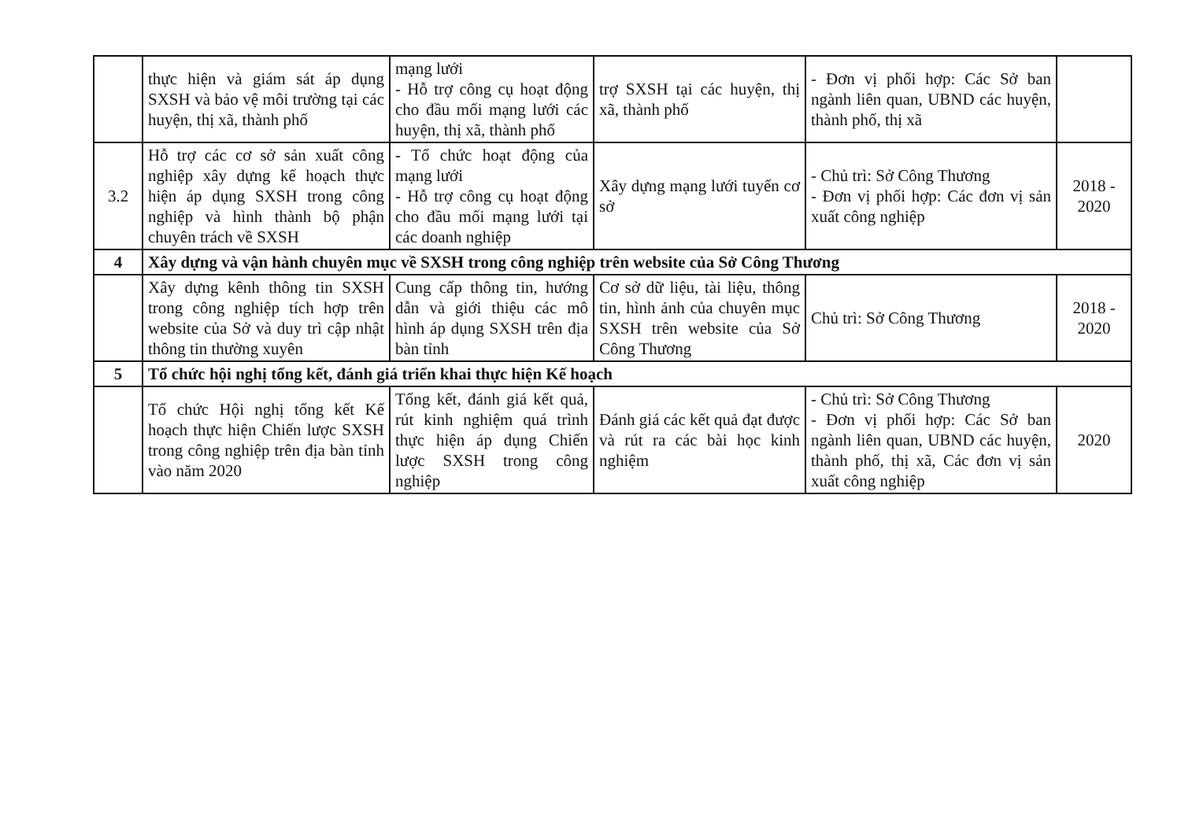| | thực hiện và giám sát áp dụng SXSH và bảo vệ môi trường tại các huyện, thị xã, thành phố | mạng lưới - Hỗ trợ công cụ hoạt động cho đầu mối mạng lưới các huyện, thị xã, thành phố | trợ SXSH tại các huyện, thị xã, thành phố | - Đơn vị phối hợp: Các Sở ban ngành liên quan, UBND các huyện, thành phố, thị xã | |
| 3.2 | Hỗ trợ các cơ sở sản xuất công nghiệp xây dựng kế hoạch thực hiện áp dụng SXSH trong công nghiệp và hình thành bộ phận chuyên trách về SXSH | - Tổ chức hoạt động của mạng lưới - Hỗ trợ công cụ hoạt động cho đầu mối mạng lưới tại các doanh nghiệp | Xây dựng mạng lưới tuyến cơ sở | - Chủ trì: Sở Công Thương - Đơn vị phối hợp: Các đơn vị sản xuất công nghiệp | 2018 - 2020 |
| 4 | Xây dựng và vận hành chuyên mục về SXSH trong công nghiệp trên website của Sở Công Thương | | | | |
| | Xây dựng kênh thông tin SXSH trong công nghiệp tích hợp trên website của Sở và duy trì cập nhật thông tin thường xuyên | Cung cấp thông tin, hướng dẫn và giới thiệu các mô hình áp dụng SXSH trên địa bàn tỉnh | Cơ sở dữ liệu, tài liệu, thông tin, hình ảnh của chuyên mục SXSH trên website của Sở Công Thương | Chủ trì: Sở Công Thương | 2018 - 2020 |
| 5 | Tổ chức hội nghị tổng kết, đánh giá triển khai thực hiện Kế hoạch | | | | |
| | Tổ chức Hội nghị tổng kết Kế hoạch thực hiện Chiến lược SXSH trong công nghiệp trên địa bàn tỉnh vào năm 2020 | Tổng kết, đánh giá kết quả, rút kinh nghiệm quá trình thực hiện áp dụng Chiến lược SXSH trong công nghiệp | Đánh giá các kết quả đạt được và rút ra các bài học kinh nghiệm | - Chủ trì: Sở Công Thương - Đơn vị phối hợp: Các Sở ban ngành liên quan, UBND các huyện, thành phố, thị xã, Các đơn vị sản xuất công nghiệp | 2020 |